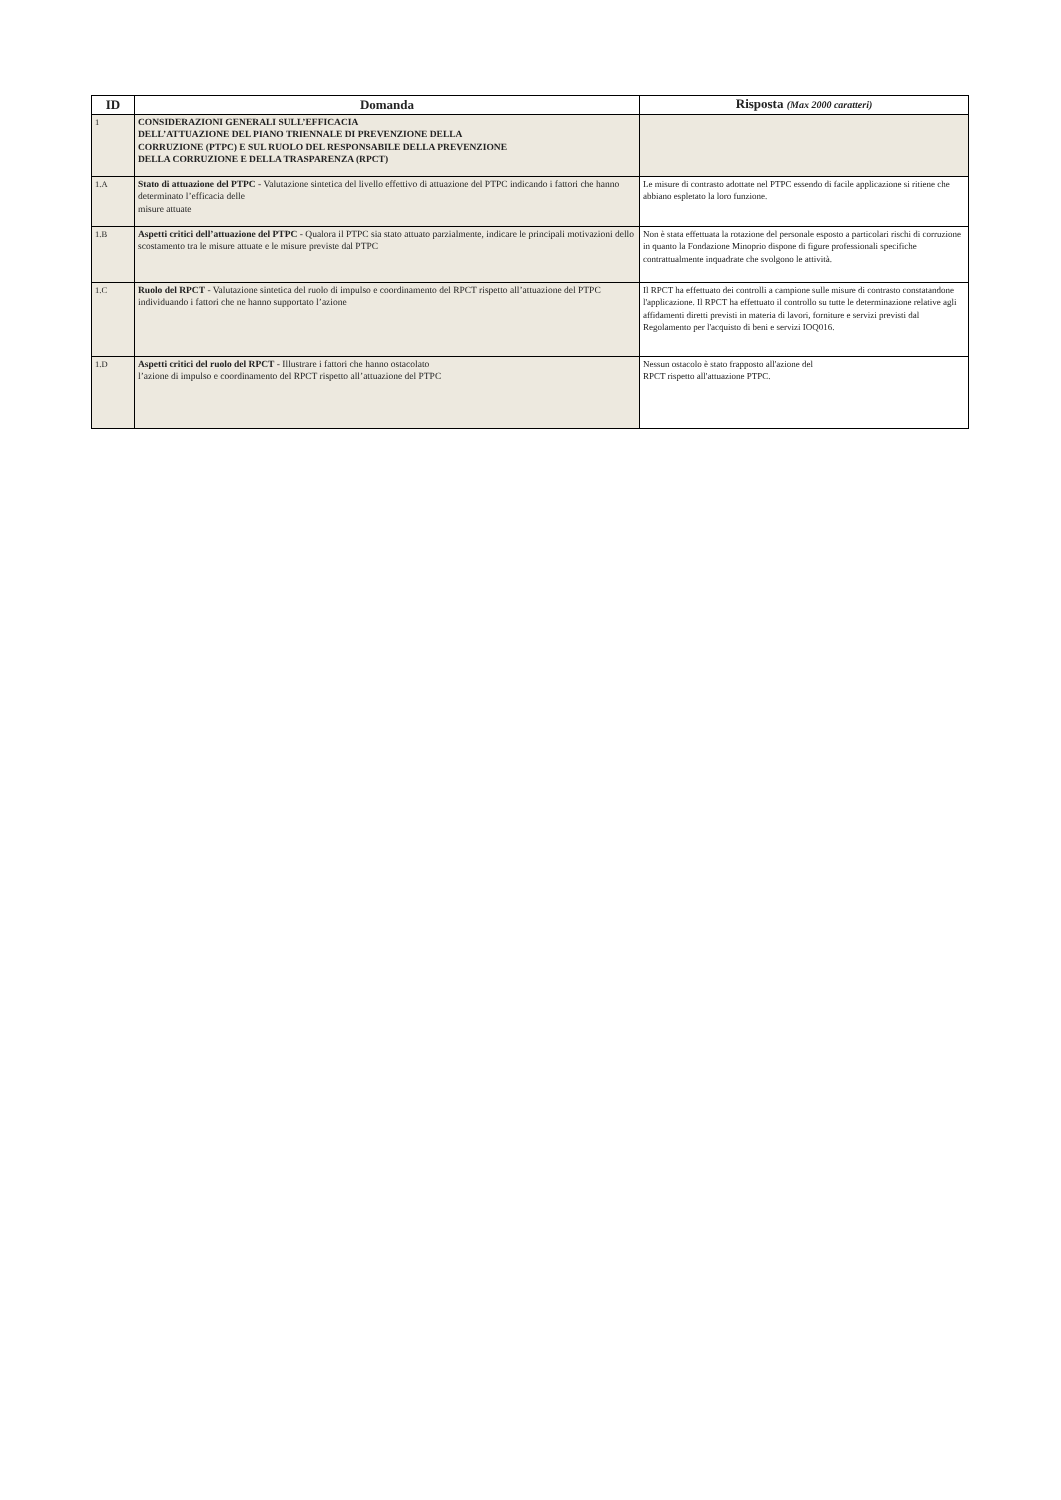| ID | Domanda | Risposta (Max 2000 caratteri) |
| --- | --- | --- |
| 1 | CONSIDERAZIONI GENERALI SULL’EFFICACIA DELL’ATTUAZIONE DEL PIANO TRIENNALE DI PREVENZIONE DELLA CORRUZIONE (PTPC) E SUL RUOLO DEL RESPONSABILE DELLA PREVENZIONE DELLA CORRUZIONE E DELLA TRASPARENZA (RPCT) | |
| 1.A | Stato di attuazione del PTPC - Valutazione sintetica del livello effettivo di attuazione del PTPC indicando i fattori che hanno determinato l’efficacia delle misure attuate | Le misure di contrasto adottate nel PTPC essendo di facile applicazione si ritiene che abbiano espletato la loro funzione. |
| 1.B | Aspetti critici dell’attuazione del PTPC - Qualora il PTPC sia stato attuato parzialmente, indicare le principali motivazioni dello scostamento tra le misure attuate e le misure previste dal PTPC | Non è stata effettuata la rotazione del personale esposto a particolari rischi di corruzione in quanto la Fondazione Minoprio dispone di figure professionali specifiche contrattualmente inquadrate che svolgono le attività. |
| 1.C | Ruolo del RPCT - Valutazione sintetica del ruolo di impulso e coordinamento del RPCT rispetto all’attuazione del PTPC individuando i fattori che ne hanno supportato l’azione | Il RPCT ha effettuato dei controlli a campione sulle misure di contrasto constatandone l'applicazione. Il RPCT ha effettuato il controllo su tutte le determinazione relative agli affidamenti diretti previsti in materia di lavori, forniture e servizi previsti dal Regolamento per l'acquisto di beni e servizi IOQ016. |
| 1.D | Aspetti critici del ruolo del RPCT - Illustrare i fattori che hanno ostacolato l’azione di impulso e coordinamento del RPCT rispetto all’attuazione del PTPC | Nessun ostacolo è stato frapposto all'azione del RPCT rispetto all'attuazione PTPC. |